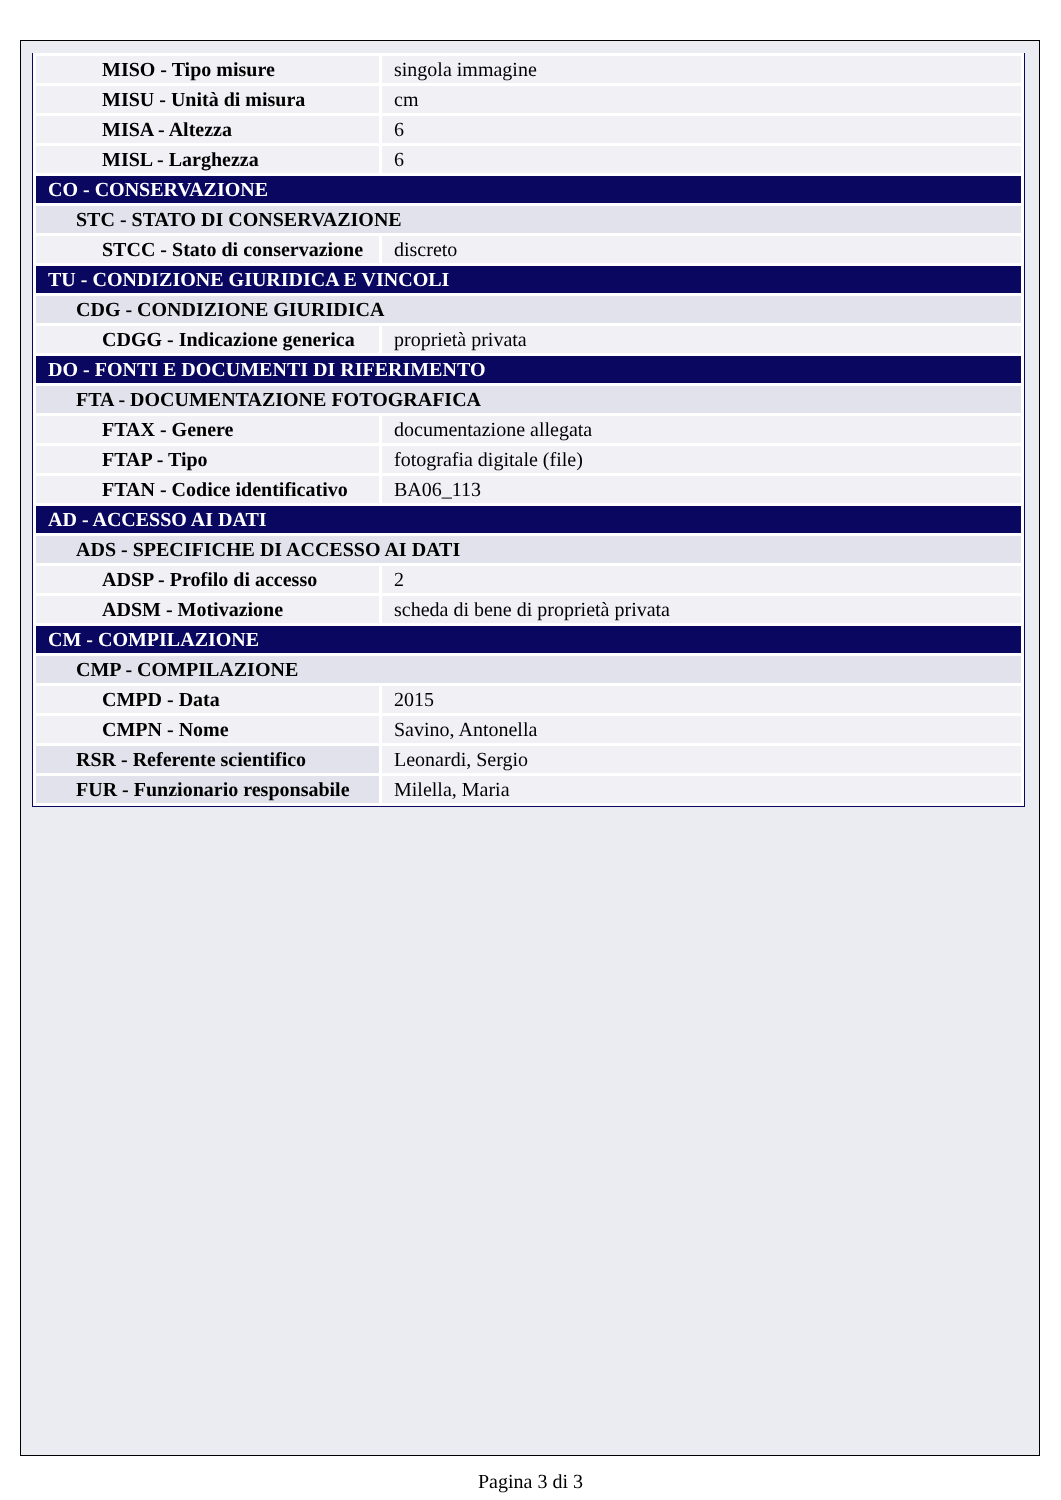| MISO - Tipo misure | singola immagine |
| MISU - Unità di misura | cm |
| MISA - Altezza | 6 |
| MISL - Larghezza | 6 |
| CO - CONSERVAZIONE | |
| STC - STATO DI CONSERVAZIONE | |
| STCC - Stato di conservazione | discreto |
| TU - CONDIZIONE GIURIDICA E VINCOLI | |
| CDG - CONDIZIONE GIURIDICA | |
| CDGG - Indicazione generica | proprietà privata |
| DO - FONTI E DOCUMENTI DI RIFERIMENTO | |
| FTA - DOCUMENTAZIONE FOTOGRAFICA | |
| FTAX - Genere | documentazione allegata |
| FTAP - Tipo | fotografia digitale (file) |
| FTAN - Codice identificativo | BA06_113 |
| AD - ACCESSO AI DATI | |
| ADS - SPECIFICHE DI ACCESSO AI DATI | |
| ADSP - Profilo di accesso | 2 |
| ADSM - Motivazione | scheda di bene di proprietà privata |
| CM - COMPILAZIONE | |
| CMP - COMPILAZIONE | |
| CMPD - Data | 2015 |
| CMPN - Nome | Savino, Antonella |
| RSR - Referente scientifico | Leonardi, Sergio |
| FUR - Funzionario responsabile | Milella, Maria |
Pagina 3 di 3